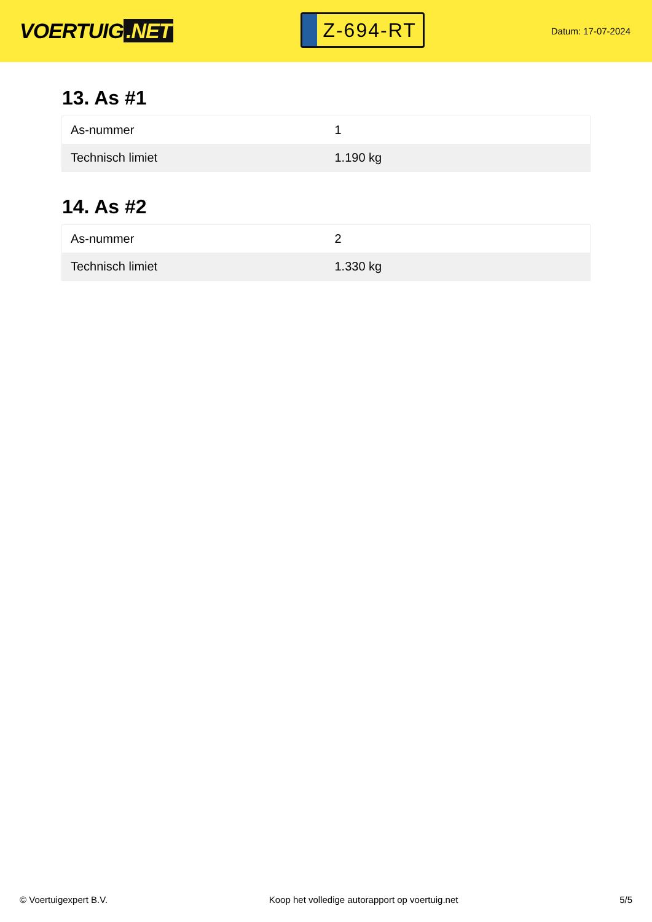VOERTUIG.NET
Z-694-RT
Datum: 17-07-2024
13. As #1
| As-nummer | 1 |
| Technisch limiet | 1.190 kg |
14. As #2
| As-nummer | 2 |
| Technisch limiet | 1.330 kg |
© Voertuigexpert B.V. Koop het volledige autorapport op voertuig.net 5/5